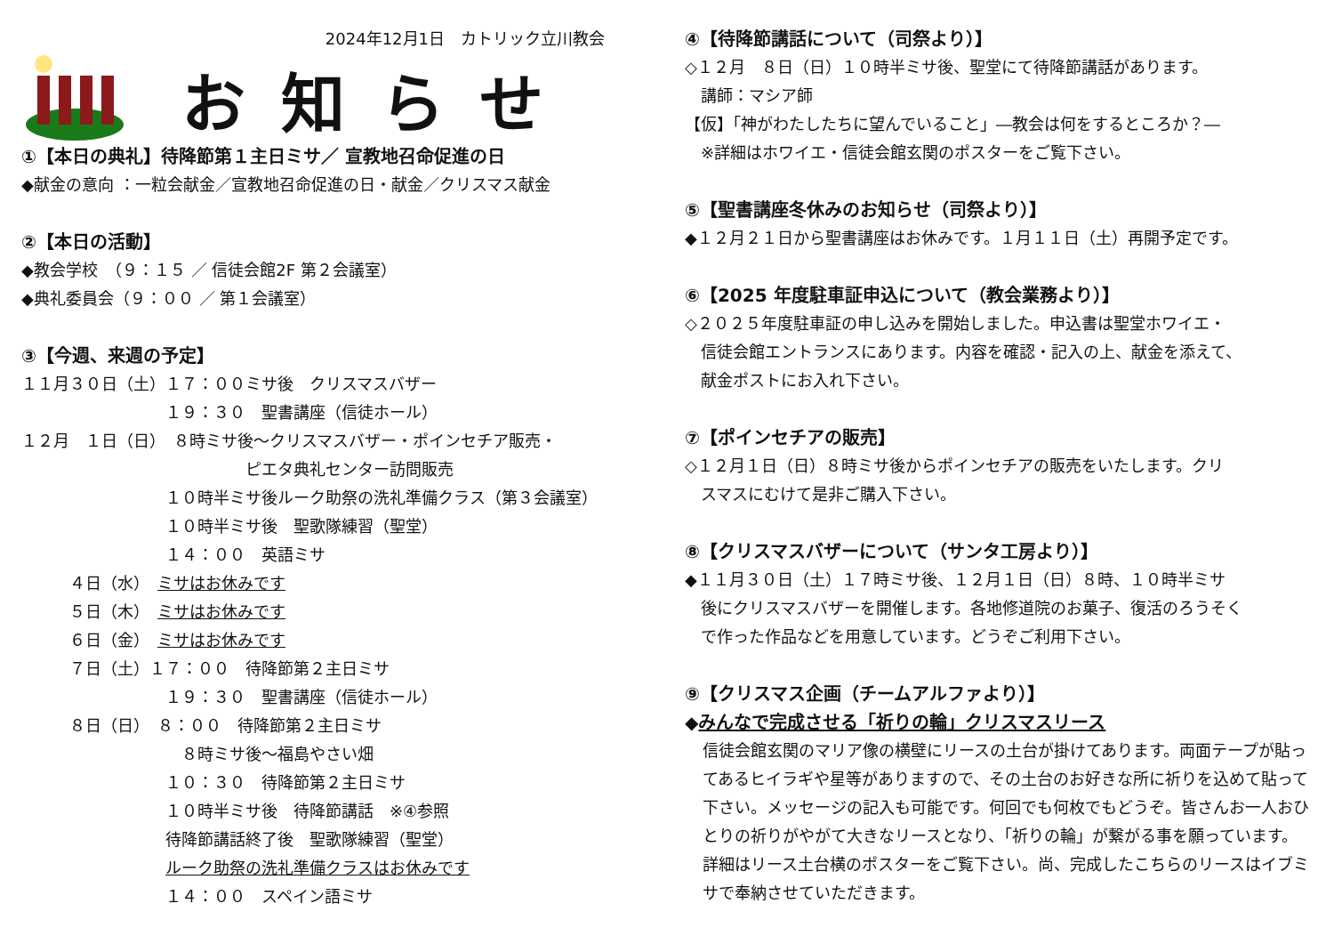2024年12月1日　カトリック立川教会
お知らせ
①【本日の典礼】待降節第１主日ミサ／ 宣教地召命促進の日
◆献金の意向 ：一粒会献金／宣教地召命促進の日・献金／クリスマス献金
②【本日の活動】
◆教会学校　（９：１５ ／ 信徒会館2F 第２会議室）
◆典礼委員会（９：００ ／ 第１会議室）
③【今週、来週の予定】
１１月３０日（土）１７：００ミサ後　クリスマスバザー
　　　　　　　　　１９：３０　聖書講座（信徒ホール）
１２月　１日（日）　８時ミサ後～クリスマスバザー・ポインセチア販売・
　　　　　　　　　　　　　　ピエタ典礼センター訪問販売
　　　　　　　　　１０時半ミサ後ルーク助祭の洗礼準備クラス（第３会議室）
　　　　　　　　　１０時半ミサ後　聖歌隊練習（聖堂）
　　　　　　　　　１４：００　英語ミサ
　　　４日（水）　ミサはお休みです
　　　５日（木）　ミサはお休みです
　　　６日（金）　ミサはお休みです
　　　７日（土）１７：００　待降節第２主日ミサ
　　　　　　　　　１９：３０　聖書講座（信徒ホール）
　　　８日（日）　８：００　待降節第２主日ミサ
　　　　　　　　　　８時ミサ後～福島やさい畑
　　　　　　　　　１０：３０　待降節第２主日ミサ
　　　　　　　　　１０時半ミサ後　待降節講話　※④参照
　　　　　　　　　待降節講話終了後　聖歌隊練習（聖堂）
　　　　　　　　　ルーク助祭の洗礼準備クラスはお休みです
　　　　　　　　　１４：００　スペイン語ミサ
④【待降節講話について（司祭より）】
◇１２月　８日（日）１０時半ミサ後、聖堂にて待降節講話があります。
　講師：マシア師
【仮】「神がわたしたちに望んでいること」―教会は何をするところか？―
　※詳細はホワイエ・信徒会館玄関のポスターをご覧下さい。
⑤【聖書講座冬休みのお知らせ（司祭より）】
◆１２月２１日から聖書講座はお休みです。１月１１日（土）再開予定です。
⑥【2025 年度駐車証申込について（教会業務より）】
◇２０２５年度駐車証の申し込みを開始しました。申込書は聖堂ホワイエ・
　信徒会館エントランスにあります。内容を確認・記入の上、献金を添えて、
　献金ポストにお入れ下さい。
⑦【ポインセチアの販売】
◇１２月１日（日）８時ミサ後からポインセチアの販売をいたします。クリ
　スマスにむけて是非ご購入下さい。
⑧【クリスマスバザーについて（サンタ工房より）】
◆１１月３０日（土）１７時ミサ後、１２月１日（日）８時、１０時半ミサ
　後にクリスマスバザーを開催します。各地修道院のお菓子、復活のろうそく
　で作った作品などを用意しています。どうぞご利用下さい。
⑨【クリスマス企画（チームアルファより）】
◆みんなで完成させる「祈りの輪」クリスマスリース
信徒会館玄関のマリア像の横壁にリースの土台が掛けてあります。両面テープが貼ってあるヒイラギや星等がありますので、その土台のお好きな所に祈りを込めて貼って下さい。メッセージの記入も可能です。何回でも何枚でもどうぞ。皆さんお一人おひとりの祈りがやがて大きなリースとなり、「祈りの輪」が繋がる事を願っています。詳細はリース土台横のポスターをご覧下さい。尚、完成したこちらのリースはイブミサで奉納させていただきます。